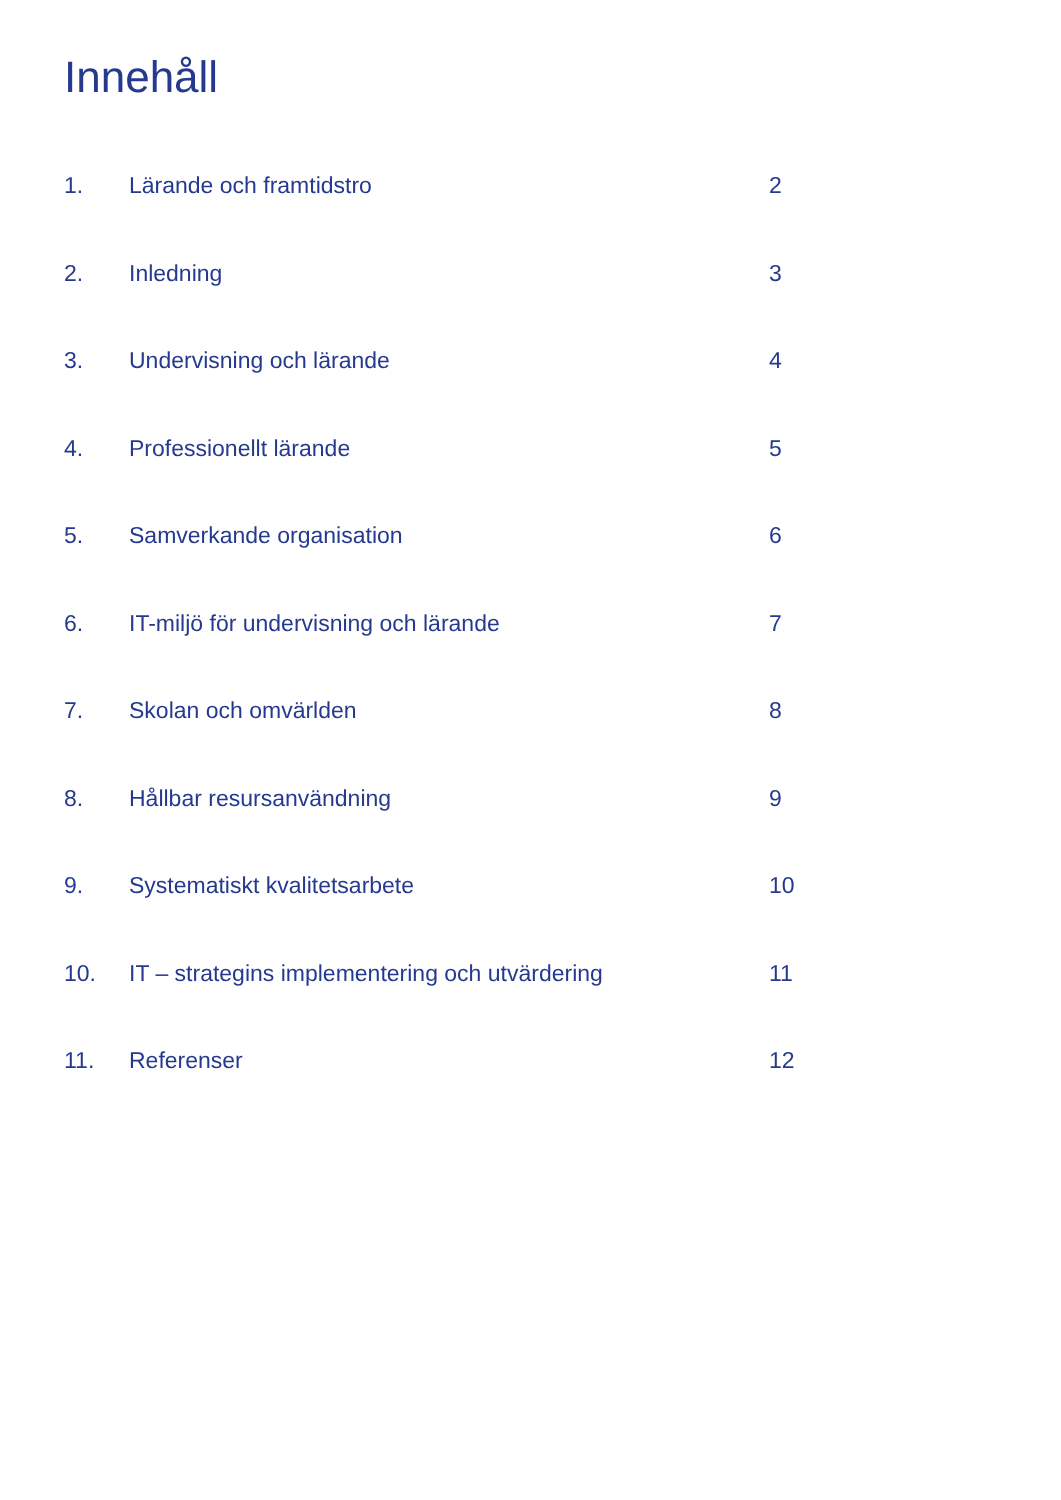Innehåll
1. Lärande och framtidstro 2
2. Inledning 3
3. Undervisning och lärande 4
4. Professionellt lärande 5
5. Samverkande organisation 6
6. IT-miljö för undervisning och lärande 7
7. Skolan och omvärlden 8
8. Hållbar resursanvändning 9
9. Systematiskt kvalitetsarbete 10
10. IT – strategins implementering och utvärdering 11
11. Referenser 12